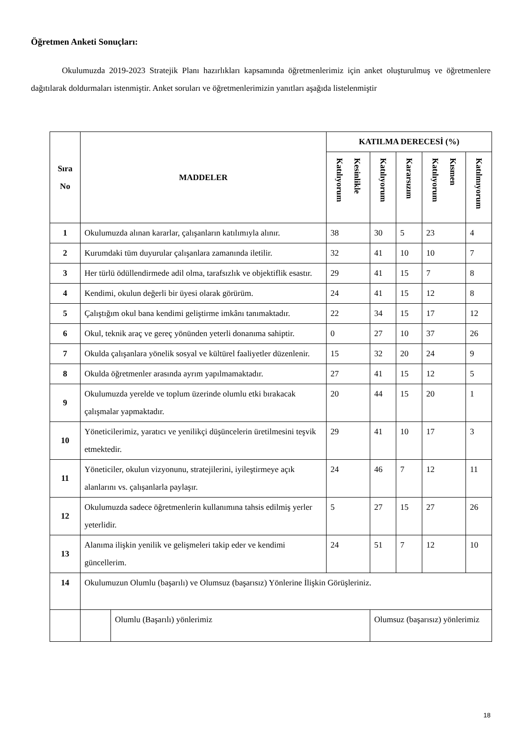Öğretmen Anketi Sonuçları:
Okulumuzda 2019-2023 Stratejik Planı hazırlıkları kapsamında öğretmenlerimiz için anket oluşturulmuş ve öğretmenlere dağıtılarak doldurmaları istenmiştir. Anket soruları ve öğretmenlerimizin yanıtları aşağıda listelenmiştir
| Sıra No | MADDELER | | KATILMA DERECESİ (%) | | | | |
| --- | --- | --- | --- | --- | --- | --- | --- |
| | | | Kesinlikle Katılıyorum | Katılıyorum | Kararsızım | Kısmen Katılıyorum | Katılmıyorum |
| 1 | Okulumuzda alınan kararlar, çalışanların katılımıyla alınır. | | 38 | 30 | 5 | 23 | 4 |
| 2 | Kurumdaki tüm duyurular çalışanlara zamanında iletilir. | | 32 | 41 | 10 | 10 | 7 |
| 3 | Her türlü ödüllendirmede adil olma, tarafsızlık ve objektiflik esastır. | | 29 | 41 | 15 | 7 | 8 |
| 4 | Kendimi, okulun değerli bir üyesi olarak görürüm. | | 24 | 41 | 15 | 12 | 8 |
| 5 | Çalıştığım okul bana kendimi geliştirme imkânı tanımaktadır. | | 22 | 34 | 15 | 17 | 12 |
| 6 | Okul, teknik araç ve gereç yönünden yeterli donanıma sahiptir. | | 0 | 27 | 10 | 37 | 26 |
| 7 | Okulda çalışanlara yönelik sosyal ve kültürel faaliyetler düzenlenir. | | 15 | 32 | 20 | 24 | 9 |
| 8 | Okulda öğretmenler arasında ayrım yapılmamaktadır. | | 27 | 41 | 15 | 12 | 5 |
| 9 | Okulumuzda yerelde ve toplum üzerinde olumlu etki bırakacak çalışmalar yapmaktadır. | | 20 | 44 | 15 | 20 | 1 |
| 10 | Yöneticilerimiz, yaratıcı ve yenilikçi düşüncelerin üretilmesini teşvik etmektedir. | | 29 | 41 | 10 | 17 | 3 |
| 11 | Yöneticiler, okulun vizyonunu, stratejilerini, iyileştirmeye açık alanlarını vs. çalışanlarla paylaşır. | | 24 | 46 | 7 | 12 | 11 |
| 12 | Okulumuzda sadece öğretmenlerin kullanımına tahsis edilmiş yerler yeterlidir. | | 5 | 27 | 15 | 27 | 26 |
| 13 | Alanıma ilişkin yenilik ve gelişmeleri takip eder ve kendimi güncellerim. | | 24 | 51 | 7 | 12 | 10 |
| 14 | Okulumuzun Olumlu (başarılı) ve Olumsuz (başarısız) Yönlerine İlişkin Görüşleriniz. | | | | | | |
| | | Olumlu (Başarılı) yönlerimiz | | Olumsuz (başarısız) yönlerimiz | | | |
18